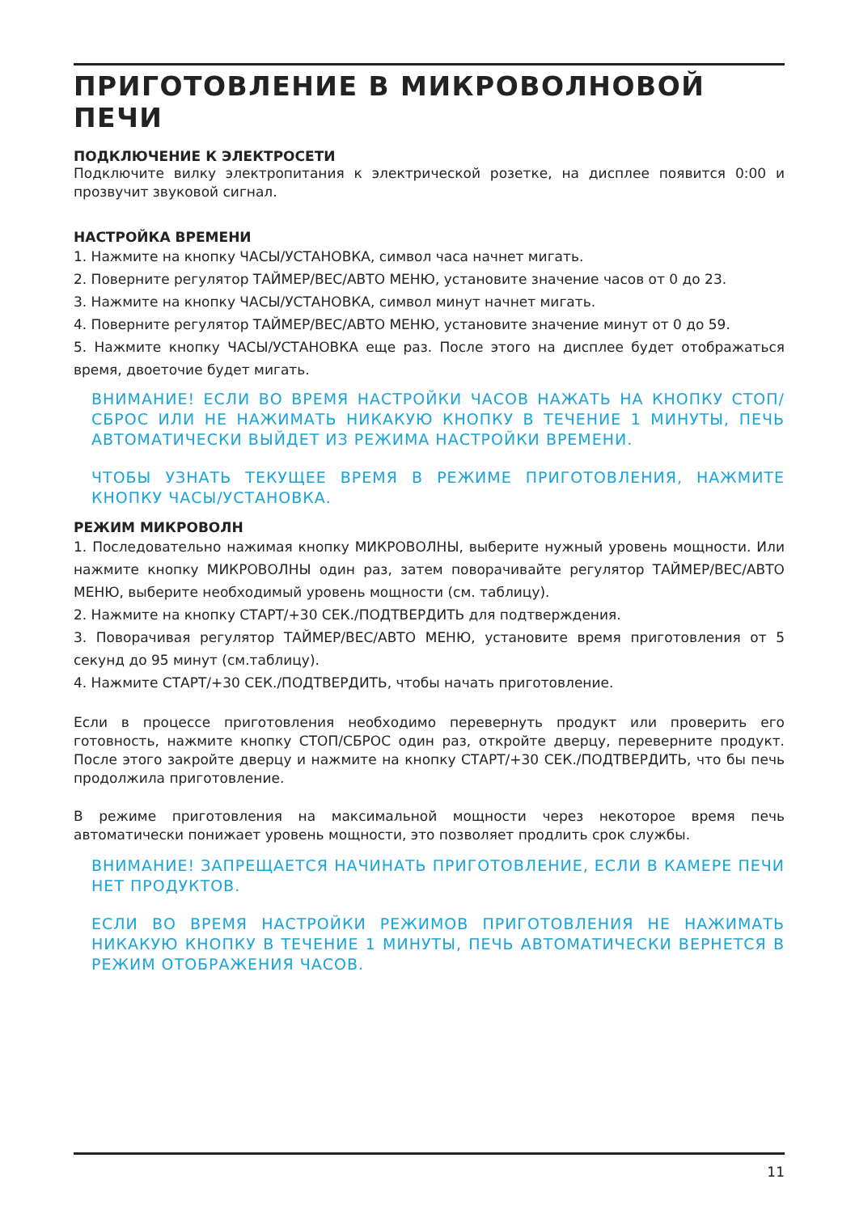ПРИГОТОВЛЕНИЕ В МИКРОВОЛНОВОЙ ПЕЧИ
ПОДКЛЮЧЕНИЕ К ЭЛЕКТРОСЕТИ
Подключите вилку электропитания к электрической розетке, на дисплее появится 0:00 и прозвучит звуковой сигнал.
НАСТРОЙКА ВРЕМЕНИ
1. Нажмите на кнопку ЧАСЫ/УСТАНОВКА, символ часа начнет мигать.
2. Поверните регулятор ТАЙМЕР/ВЕС/АВТО МЕНЮ, установите значение часов от 0 до 23.
3. Нажмите на кнопку ЧАСЫ/УСТАНОВКА, символ минут начнет мигать.
4. Поверните регулятор ТАЙМЕР/ВЕС/АВТО МЕНЮ, установите значение минут от 0 до 59.
5. Нажмите кнопку ЧАСЫ/УСТАНОВКА еще раз. После этого на дисплее будет отображаться время, двоеточие будет мигать.
ВНИМАНИЕ! ЕСЛИ ВО ВРЕМЯ НАСТРОЙКИ ЧАСОВ НАЖАТЬ НА КНОПКУ СТОП/СБРОС ИЛИ НЕ НАЖИМАТЬ НИКАКУЮ КНОПКУ В ТЕЧЕНИЕ 1 МИНУТЫ, ПЕЧЬ АВТОМАТИЧЕСКИ ВЫЙДЕТ ИЗ РЕЖИМА НАСТРОЙКИ ВРЕМЕНИ.
ЧТОБЫ УЗНАТЬ ТЕКУЩЕЕ ВРЕМЯ В РЕЖИМЕ ПРИГОТОВЛЕНИЯ, НАЖМИТЕ КНОПКУ ЧАСЫ/УСТАНОВКА.
РЕЖИМ МИКРОВОЛН
1. Последовательно нажимая кнопку МИКРОВОЛНЫ, выберите нужный уровень мощности. Или нажмите кнопку МИКРОВОЛНЫ один раз, затем поворачивайте регулятор ТАЙМЕР/ВЕС/АВТО МЕНЮ, выберите необходимый уровень мощности (см. таблицу).
2. Нажмите на кнопку СТАРТ/+30 СЕК./ПОДТВЕРДИТЬ для подтверждения.
3. Поворачивая регулятор ТАЙМЕР/ВЕС/АВТО МЕНЮ, установите время приготовления от 5 секунд до 95 минут (см.таблицу).
4. Нажмите СТАРТ/+30 СЕК./ПОДТВЕРДИТЬ, чтобы начать приготовление.
Если в процессе приготовления необходимо перевернуть продукт или проверить его готовность, нажмите кнопку СТОП/СБРОС один раз, откройте дверцу, переверните продукт. После этого закройте дверцу и нажмите на кнопку СТАРТ/+30 СЕК./ПОДТВЕРДИТЬ, что бы печь продолжила приготовление.
В режиме приготовления на максимальной мощности через некоторое время печь автоматически понижает уровень мощности, это позволяет продлить срок службы.
ВНИМАНИЕ! ЗАПРЕЩАЕТСЯ НАЧИНАТЬ ПРИГОТОВЛЕНИЕ, ЕСЛИ В КАМЕРЕ ПЕЧИ НЕТ ПРОДУКТОВ.
ЕСЛИ ВО ВРЕМЯ НАСТРОЙКИ РЕЖИМОВ ПРИГОТОВЛЕНИЯ НЕ НАЖИМАТЬ НИКАКУЮ КНОПКУ В ТЕЧЕНИЕ 1 МИНУТЫ, ПЕЧЬ АВТОМАТИЧЕСКИ ВЕРНЕТСЯ В РЕЖИМ ОТОБРАЖЕНИЯ ЧАСОВ.
11